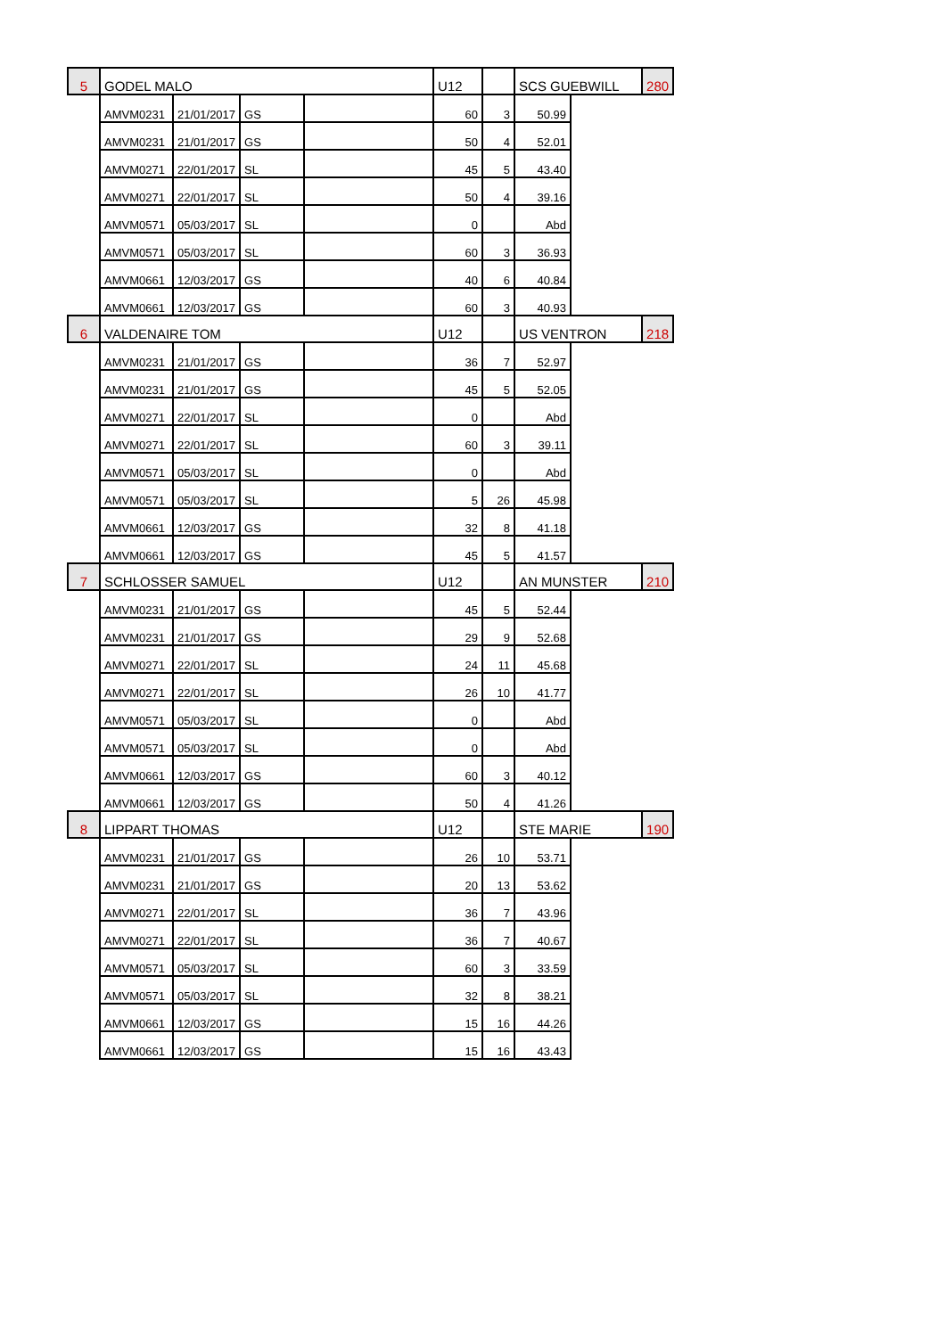| 5 | GODEL MALO | | | | U12 | | SCS GUEBWILL | | 280 |
| | AMVM0231 | 21/01/2017 | GS | | 60 | 3 | 50.99 | | |
| | AMVM0231 | 21/01/2017 | GS | | 50 | 4 | 52.01 | | |
| | AMVM0271 | 22/01/2017 | SL | | 45 | 5 | 43.40 | | |
| | AMVM0271 | 22/01/2017 | SL | | 50 | 4 | 39.16 | | |
| | AMVM0571 | 05/03/2017 | SL | | 0 | | Abd | | |
| | AMVM0571 | 05/03/2017 | SL | | 60 | 3 | 36.93 | | |
| | AMVM0661 | 12/03/2017 | GS | | 40 | 6 | 40.84 | | |
| | AMVM0661 | 12/03/2017 | GS | | 60 | 3 | 40.93 | | |
| 6 | VALDENAIRE TOM | | | | U12 | | US VENTRON | | 218 |
| | AMVM0231 | 21/01/2017 | GS | | 36 | 7 | 52.97 | | |
| | AMVM0231 | 21/01/2017 | GS | | 45 | 5 | 52.05 | | |
| | AMVM0271 | 22/01/2017 | SL | | 0 | | Abd | | |
| | AMVM0271 | 22/01/2017 | SL | | 60 | 3 | 39.11 | | |
| | AMVM0571 | 05/03/2017 | SL | | 0 | | Abd | | |
| | AMVM0571 | 05/03/2017 | SL | | 5 | 26 | 45.98 | | |
| | AMVM0661 | 12/03/2017 | GS | | 32 | 8 | 41.18 | | |
| | AMVM0661 | 12/03/2017 | GS | | 45 | 5 | 41.57 | | |
| 7 | SCHLOSSER SAMUEL | | | | U12 | | AN MUNSTER | | 210 |
| | AMVM0231 | 21/01/2017 | GS | | 45 | 5 | 52.44 | | |
| | AMVM0231 | 21/01/2017 | GS | | 29 | 9 | 52.68 | | |
| | AMVM0271 | 22/01/2017 | SL | | 24 | 11 | 45.68 | | |
| | AMVM0271 | 22/01/2017 | SL | | 26 | 10 | 41.77 | | |
| | AMVM0571 | 05/03/2017 | SL | | 0 | | Abd | | |
| | AMVM0571 | 05/03/2017 | SL | | 0 | | Abd | | |
| | AMVM0661 | 12/03/2017 | GS | | 60 | 3 | 40.12 | | |
| | AMVM0661 | 12/03/2017 | GS | | 50 | 4 | 41.26 | | |
| 8 | LIPPART THOMAS | | | | U12 | | STE MARIE | | 190 |
| | AMVM0231 | 21/01/2017 | GS | | 26 | 10 | 53.71 | | |
| | AMVM0231 | 21/01/2017 | GS | | 20 | 13 | 53.62 | | |
| | AMVM0271 | 22/01/2017 | SL | | 36 | 7 | 43.96 | | |
| | AMVM0271 | 22/01/2017 | SL | | 36 | 7 | 40.67 | | |
| | AMVM0571 | 05/03/2017 | SL | | 60 | 3 | 33.59 | | |
| | AMVM0571 | 05/03/2017 | SL | | 32 | 8 | 38.21 | | |
| | AMVM0661 | 12/03/2017 | GS | | 15 | 16 | 44.26 | | |
| | AMVM0661 | 12/03/2017 | GS | | 15 | 16 | 43.43 | | |